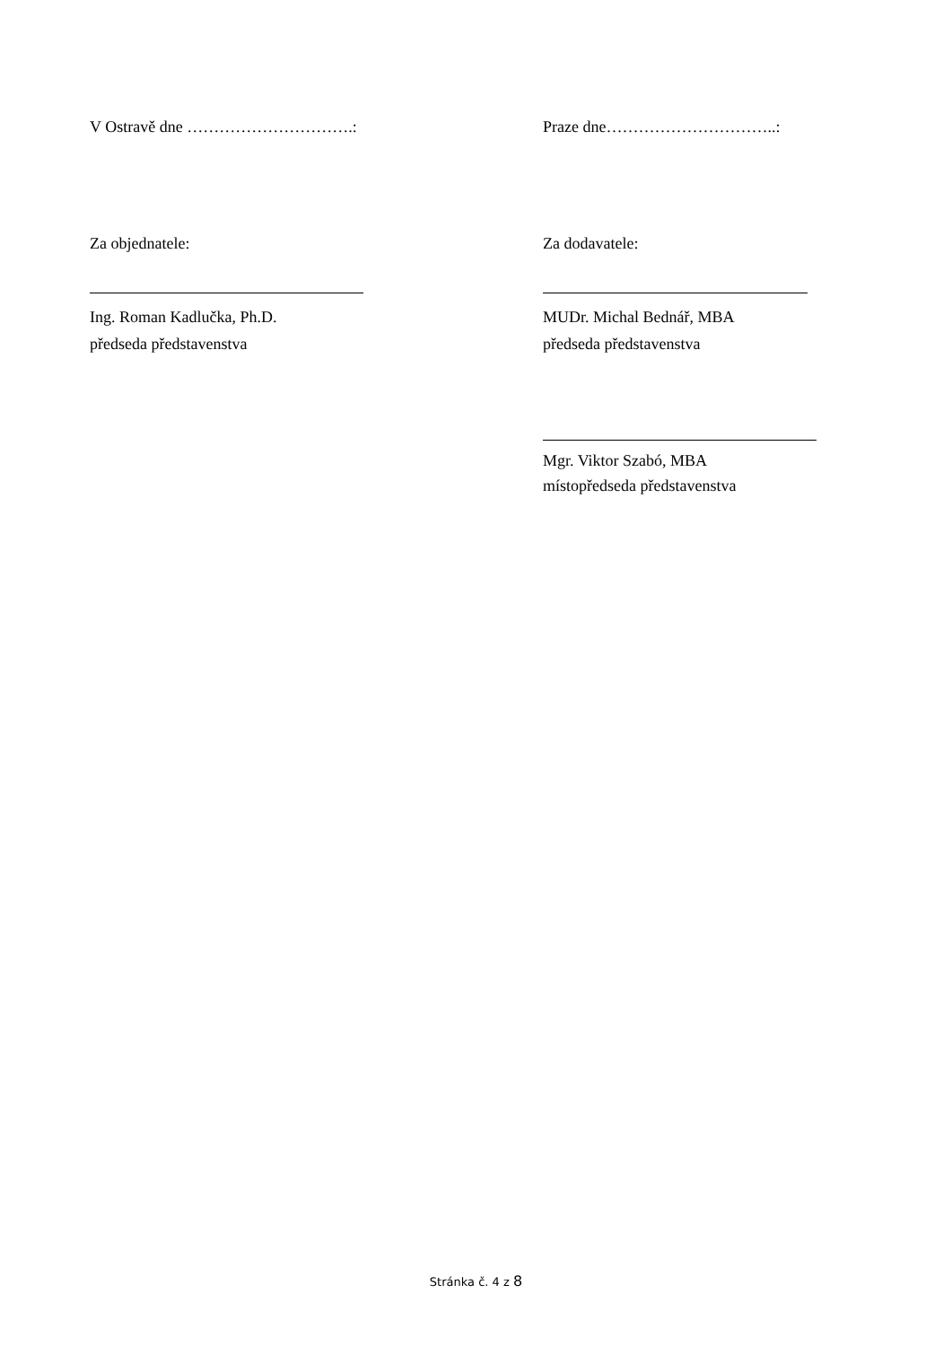V Ostravě dne ………………………….: Praze dne…………………………..:
Za objednatele: Za dodavatele:
Ing. Roman Kadlučka, Ph.D.
předseda představenstva
MUDr. Michal Bednář, MBA
předseda představenstva
Mgr. Viktor Szabó, MBA
místopředseda představenstva
Stránka č. 4 z 8